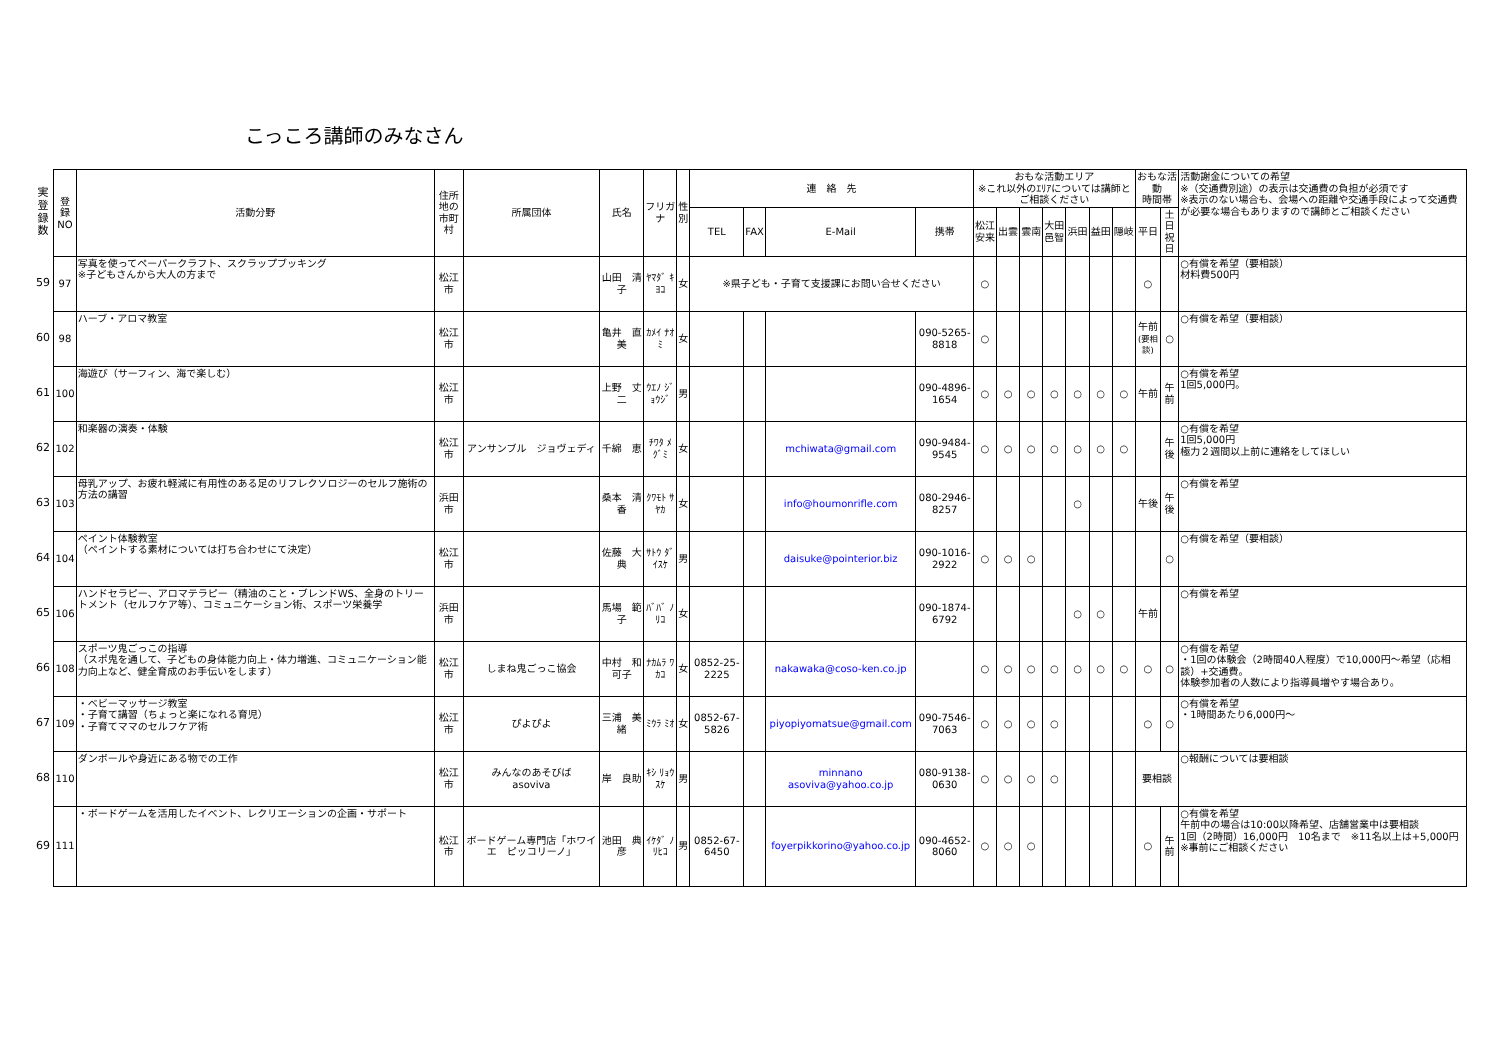こっころ講師のみなさん
| 実登 録数 | 登録 NO | 活動分野 | 住所地の 市町村 | 所属団体 | 氏名 | フリガナ | 性 別 | 連 絡 先 | | | | おもな活動エリア ※これ以外のｴﾘｱについては講師とご相談ください | | | | | | | おもな活動 時間帯 | | 活動謝金についての希望 ※（交通費別途）の表示は交通費の負担が必須です ※表示のない場合も、会場への距離や交通手段によって交通費が必要な場合もありますので講師とご相談ください |
| --- | --- | --- | --- | --- | --- | --- | --- | --- | --- | --- | --- | --- | --- | --- | --- | --- | --- | --- | --- | --- | --- |
| | | | | | | | | TEL | FAX | E-Mail | 携帯 | 松江 安来 | 出雲 | 雲南 | 大田 邑智 | 浜田 | 益田 | 隠岐 | 平日 | 土日 祝日 | |
| 59 | 97 | 写真を使ってペーパークラフト、スクラップブッキング ※子どもさんから大人の方まで | 松江市 | | 山田 清子 | ﾔﾏﾀﾞ ｷﾖｺ | 女 | ※県子ども・子育て支援課にお問い合せください | | | | ○ | | | | | | | ○ | | ○有償を希望（要相談） 材料費500円 |
| 60 | 98 | ハーブ・アロマ教室 | 松江市 | | 亀井 直美 | ｶﾒｲ ﾅｵﾐ | 女 | | | | 090-5265-8818 | ○ | | | | | | | 午前 (要相談) | ○ | ○有償を希望（要相談） |
| 61 | 100 | 海遊び（サーフィン、海で楽しむ） | 松江市 | | 上野 丈二 | ｳｴﾉ ｼﾞｮｳｼﾞ | 男 | | | | 090-4896-1654 | ○ | ○ | ○ | ○ | ○ | ○ | ○ | 午前 | 午前 | ○有償を希望 1回5,000円。 |
| 62 | 102 | 和楽器の演奏・体験 | 松江市 | アンサンブル ジョヴェディ | 千綿 恵 | ﾁﾜﾀ ﾒｸﾞﾐ | 女 | | | mchiwata@gmail.com | 090-9484-9545 | ○ | ○ | ○ | ○ | ○ | ○ | ○ | | 午後 | ○有償を希望 1回5,000円 極力２週間以上前に連絡をしてほしい |
| 63 | 103 | 母乳アップ、お疲れ軽減に有用性のある足のリフレクソロジーのセルフ施術の方法の講習 | 浜田市 | | 桑本 清香 | ｸﾜﾓﾄ ｻﾔｶ | 女 | | | info@houmonrifle.com | 080-2946-8257 | | | | | ○ | | | 午後 | 午後 | ○有償を希望 |
| 64 | 104 | ペイント体験教室 （ペイントする素材については打ち合わせにて決定） | 松江市 | | 佐藤 大典 | ｻﾄｳ ﾀﾞｲｽｹ | 男 | | | daisuke@pointerior.biz | 090-1016-2922 | ○ | ○ | ○ | | | | | | ○ | ○有償を希望（要相談） |
| 65 | 106 | ハンドセラピー、アロマテラピー（精油のこと・ブレンドWS、全身のトリートメント（セルフケア等）、コミュニケーション術、スポーツ栄養学 | 浜田市 | | 馬場 範子 | ﾊﾞﾊﾞ ﾉﾘｺ | 女 | | | | 090-1874-6792 | | | | | ○ | ○ | | 午前 | | ○有償を希望 |
| 66 | 108 | スポーツ鬼ごっこの指導 （スポ鬼を通して、子どもの身体能力向上・体力増進、コミュニケーション能力向上など、健全育成のお手伝いをします） | 松江市 | しまね鬼ごっこ協会 | 中村 和可子 | ﾅｶﾑﾗ ﾜｶｺ | 女 | 0852-25-2225 | | nakawaka@coso-ken.co.jp | | ○ | ○ | ○ | ○ | ○ | ○ | ○ | ○ | ○ | ○有償を希望 ・1回の体験会（2時間40人程度）で10,000円～希望（応相談）+交通費。 体験参加者の人数により指導員増やす場合あり。 |
| 67 | 109 | ・ベビーマッサージ教室 ・子育て講習（ちょっと楽になれる育児） ・子育てママのセルフケア術 | 松江市 | ぴよぴよ | 三浦 美緒 | ﾐｳﾗ ﾐｵ | 女 | 0852-67-5826 | | piyopiyomatsue@gmail.com | 090-7546-7063 | ○ | ○ | ○ | ○ | | | | ○ | ○ | ○有償を希望 ・1時間あたり6,000円～ |
| 68 | 110 | ダンボールや身近にある物での工作 | 松江市 | みんなのあそびば asoviva | 岸 良助 | ｷｼ ﾘｮｳｽｹ | 男 | | | minnano asoviva@yahoo.co.jp | 080-9138-0630 | ○ | ○ | ○ | ○ | | | | 要相談 | | ○報酬については要相談 |
| 69 | 111 | ・ボードゲームを活用したイベント、レクリエーションの企画・サポート | 松江市 | ボードゲーム専門店「ホワイエ ピッコリーノ」 | 池田 典彦 | ｲｹﾀﾞ ﾉﾘﾋｺ | 男 | 0852-67-6450 | | foyerpikkorino@yahoo.co.jp | 090-4652-8060 | ○ | ○ | ○ | | | | | ○ | 午前 | ○有償を希望 午前中の場合は10:00以降希望、店舗営業中は要相談 1回（2時間）16,000円 10名まで ※11名以上は+5,000円 ※事前にご相談ください |